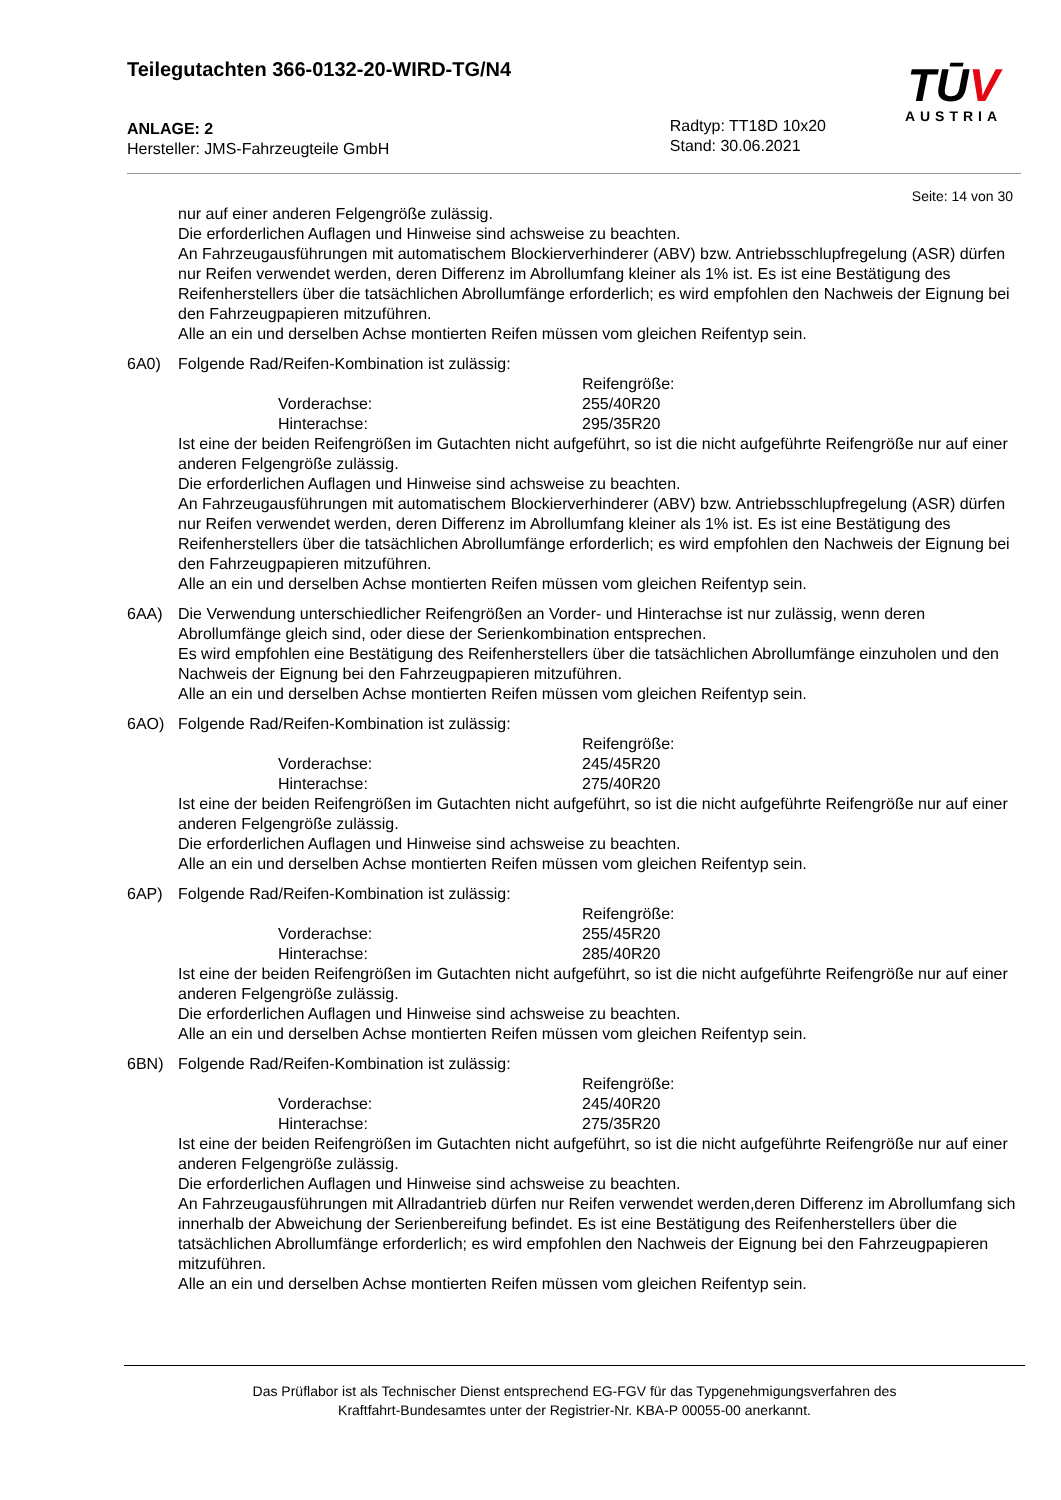Teilegutachten 366-0132-20-WIRD-TG/N4
ANLAGE: 2
Hersteller: JMS-Fahrzeugteile GmbH
Radtyp: TT18D 10x20
Stand: 30.06.2021
TŪV
AUSTRIA
Seite: 14 von 30
nur auf einer anderen Felgengröße zulässig.
Die erforderlichen Auflagen und Hinweise sind achsweise zu beachten.
An Fahrzeugausführungen mit automatischem Blockierverhinderer (ABV) bzw. Antriebsschlupfregelung (ASR) dürfen nur Reifen verwendet werden, deren Differenz im Abrollumfang kleiner als 1% ist. Es ist eine Bestätigung des Reifenherstellers über die tatsächlichen Abrollumfänge erforderlich; es wird empfohlen den Nachweis der Eignung bei den Fahrzeugpapieren mitzuführen.
Alle an ein und derselben Achse montierten Reifen müssen vom gleichen Reifentyp sein.
6A0) Folgende Rad/Reifen-Kombination ist zulässig:
Reifengröße:
Vorderachse: 255/40R20
Hinterachse: 295/35R20
Ist eine der beiden Reifengrößen im Gutachten nicht aufgeführt, so ist die nicht aufgeführte Reifengröße nur auf einer anderen Felgengröße zulässig.
Die erforderlichen Auflagen und Hinweise sind achsweise zu beachten.
An Fahrzeugausführungen mit automatischem Blockierverhinderer (ABV) bzw. Antriebsschlupfregelung (ASR) dürfen nur Reifen verwendet werden, deren Differenz im Abrollumfang kleiner als 1% ist. Es ist eine Bestätigung des Reifenherstellers über die tatsächlichen Abrollumfänge erforderlich; es wird empfohlen den Nachweis der Eignung bei den Fahrzeugpapieren mitzuführen.
Alle an ein und derselben Achse montierten Reifen müssen vom gleichen Reifentyp sein.
6AA) Die Verwendung unterschiedlicher Reifengrößen an Vorder- und Hinterachse ist nur zulässig, wenn deren Abrollumfänge gleich sind, oder diese der Serienkombination entsprechen.
Es wird empfohlen eine Bestätigung des Reifenherstellers über die tatsächlichen Abrollumfänge einzuholen und den Nachweis der Eignung bei den Fahrzeugpapieren mitzuführen.
Alle an ein und derselben Achse montierten Reifen müssen vom gleichen Reifentyp sein.
6AO) Folgende Rad/Reifen-Kombination ist zulässig:
Reifengröße:
Vorderachse: 245/45R20
Hinterachse: 275/40R20
Ist eine der beiden Reifengrößen im Gutachten nicht aufgeführt, so ist die nicht aufgeführte Reifengröße nur auf einer anderen Felgengröße zulässig.
Die erforderlichen Auflagen und Hinweise sind achsweise zu beachten.
Alle an ein und derselben Achse montierten Reifen müssen vom gleichen Reifentyp sein.
6AP) Folgende Rad/Reifen-Kombination ist zulässig:
Reifengröße:
Vorderachse: 255/45R20
Hinterachse: 285/40R20
Ist eine der beiden Reifengrößen im Gutachten nicht aufgeführt, so ist die nicht aufgeführte Reifengröße nur auf einer anderen Felgengröße zulässig.
Die erforderlichen Auflagen und Hinweise sind achsweise zu beachten.
Alle an ein und derselben Achse montierten Reifen müssen vom gleichen Reifentyp sein.
6BN) Folgende Rad/Reifen-Kombination ist zulässig:
Reifengröße:
Vorderachse: 245/40R20
Hinterachse: 275/35R20
Ist eine der beiden Reifengrößen im Gutachten nicht aufgeführt, so ist die nicht aufgeführte Reifengröße nur auf einer anderen Felgengröße zulässig.
Die erforderlichen Auflagen und Hinweise sind achsweise zu beachten.
An Fahrzeugausführungen mit Allradantrieb dürfen nur Reifen verwendet werden,deren Differenz im Abrollumfang sich innerhalb der Abweichung der Serienbereifung befindet. Es ist eine Bestätigung des Reifenherstellers über die tatsächlichen Abrollumfänge erforderlich; es wird empfohlen den Nachweis der Eignung bei den Fahrzeugpapieren mitzuführen.
Alle an ein und derselben Achse montierten Reifen müssen vom gleichen Reifentyp sein.
Das Prüflabor ist als Technischer Dienst entsprechend EG-FGV für das Typgenehmigungsverfahren des
Kraftfahrt-Bundesamtes unter der Registrier-Nr. KBA-P 00055-00 anerkannt.